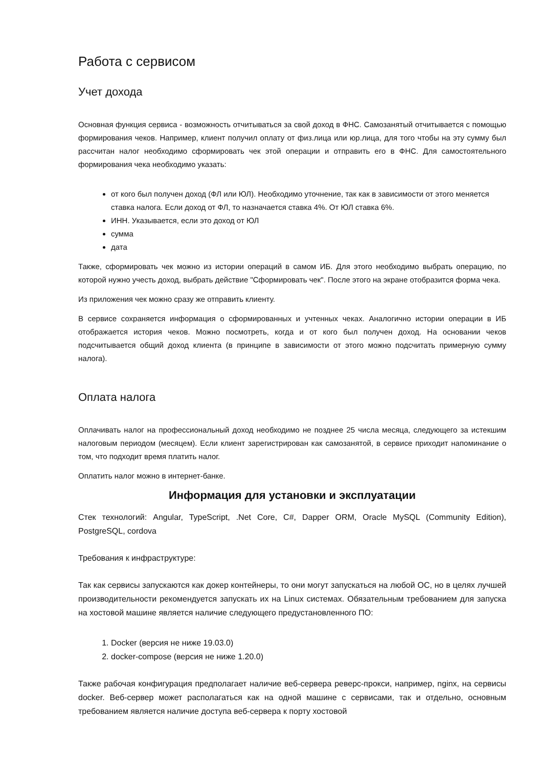Работа с сервисом
Учет дохода
Основная функция сервиса - возможность отчитываться за свой доход в ФНС. Самозанятый отчитывается с помощью формирования чеков. Например, клиент получил оплату от физ.лица или юр.лица, для того чтобы на эту сумму был рассчитан налог необходимо сформировать чек этой операции и отправить его в ФНС. Для самостоятельного формирования чека необходимо указать:
от кого был получен доход (ФЛ или ЮЛ). Необходимо уточнение, так как в зависимости от этого меняется ставка налога. Если доход от ФЛ, то назначается ставка 4%. От ЮЛ ставка 6%.
ИНН. Указывается, если это доход от ЮЛ
сумма
дата
Также, сформировать чек можно из истории операций в самом ИБ. Для этого необходимо выбрать операцию, по которой нужно учесть доход, выбрать действие "Сформировать чек". После этого на экране отобразится форма чека.
Из приложения чек можно сразу же отправить клиенту.
В сервисе сохраняется информация о сформированных и учтенных чеках. Аналогично истории операции в ИБ отображается история чеков. Можно посмотреть, когда и от кого был получен доход. На основании чеков подсчитывается общий доход клиента (в принципе в зависимости от этого можно подсчитать примерную сумму налога).
Оплата налога
Оплачивать налог на профессиональный доход необходимо не позднее 25 числа месяца, следующего за истекшим налоговым периодом (месяцем). Если клиент зарегистрирован как самозанятой, в сервисе приходит напоминание о том, что подходит время платить налог.
Оплатить налог можно в интернет-банке.
Информация для установки и эксплуатации
Стек технологий: Angular, TypeScript, .Net Core, C#, Dapper ORM, Oracle MySQL (Community Edition), PostgreSQL, cordova
Требования к инфраструктуре:
Так как сервисы запускаются как докер контейнеры, то они могут запускаться на любой ОС, но в целях лучшей производительности рекомендуется запускать их на Linux системах. Обязательным требованием для запуска на хостовой машине является наличие следующего предустановленного ПО:
1. Docker (версия не ниже 19.03.0)
2. docker-compose (версия не ниже 1.20.0)
Также рабочая конфигурация предполагает наличие веб-сервера реверс-прокси, например, nginx, на сервисы docker. Веб-сервер может располагаться как на одной машине с сервисами, так и отдельно, основным требованием является наличие доступа веб-сервера к порту хостовой